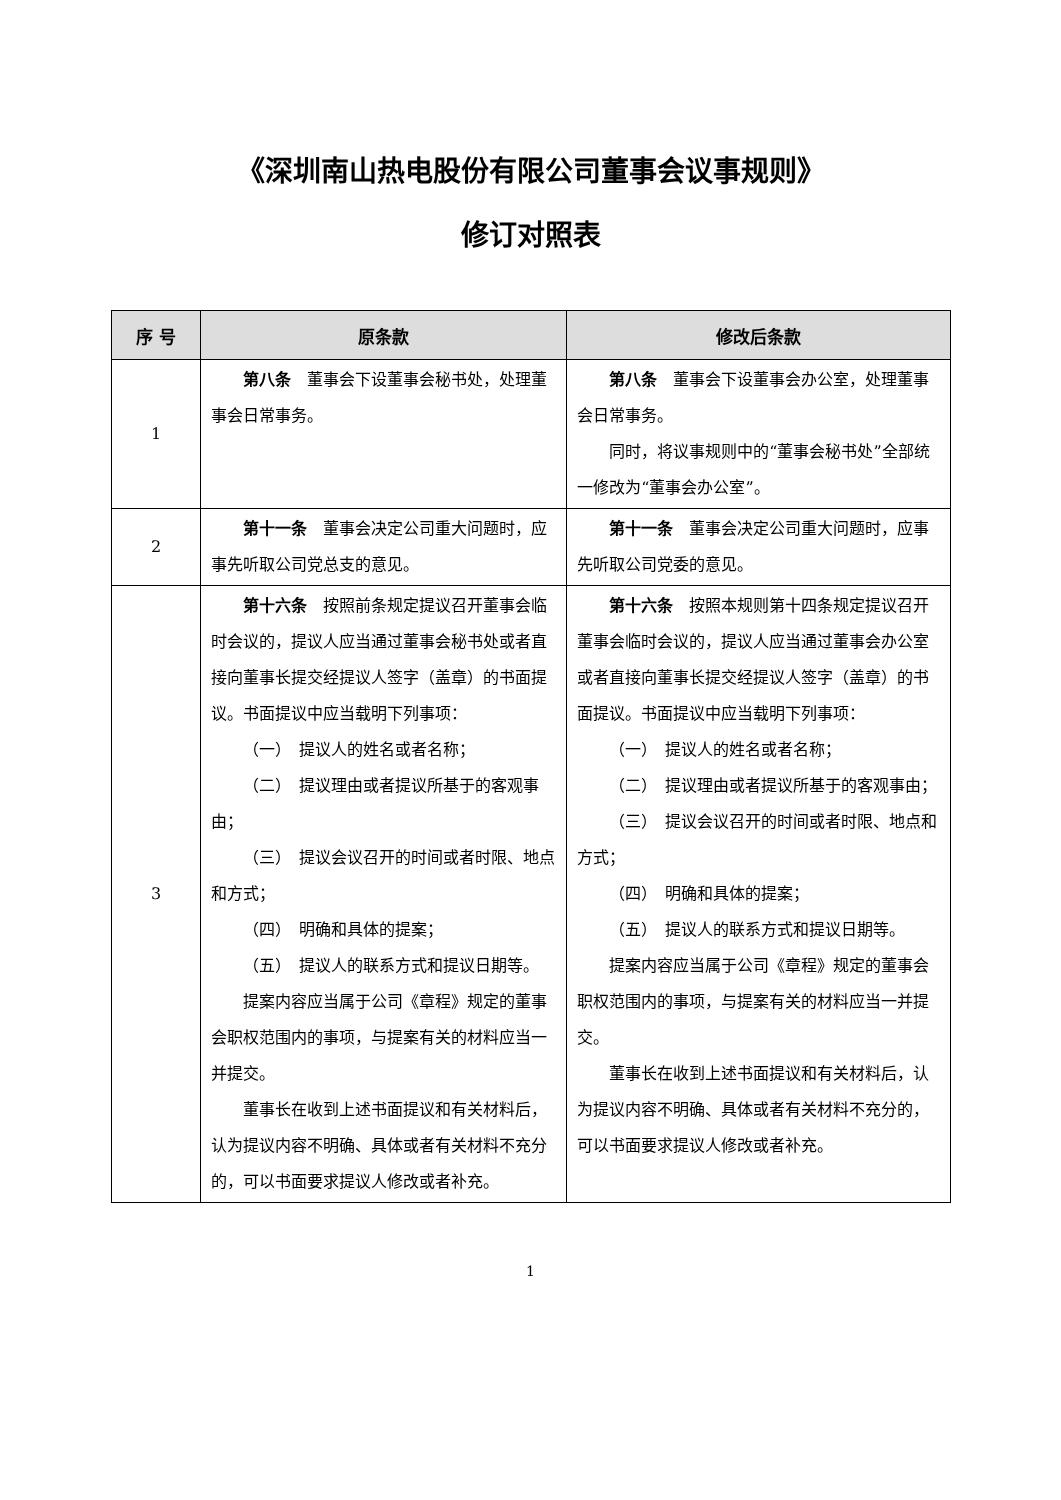《深圳南山热电股份有限公司董事会议事规则》
修订对照表
| 序 号 | 原条款 | 修改后条款 |
| --- | --- | --- |
| 1 | 第八条 董事会下设董事会秘书处，处理董事会日常事务。 | 第八条 董事会下设董事会办公室，处理董事会日常事务。 同时，将议事规则中的“董事会秘书处”全部统一修改为“董事会办公室”。 |
| 2 | 第十一条 董事会决定公司重大问题时，应事先听取公司党总支的意见。 | 第十一条 董事会决定公司重大问题时，应事先听取公司党委的意见。 |
| 3 | 第十六条 按照前条规定提议召开董事会临时会议的，提议人应当通过董事会秘书处或者直接向董事长提交经提议人签字（盖章）的书面提议。书面提议中应当载明下列事项： （一） 提议人的姓名或者名称； （二） 提议理由或者提议所基于的客观事由； （三） 提议会议召开的时间或者时限、地点和方式； （四） 明确和具体的提案； （五） 提议人的联系方式和提议日期等。 提案内容应当属于公司《章程》规定的董事会职权范围内的事项，与提案有关的材料应当一并提交。 董事长在收到上述书面提议和有关材料后，认为提议内容不明确、具体或者有关材料不充分的，可以书面要求提议人修改或者补充。 | 第十六条 按照本规则第十四条规定提议召开董事会临时会议的，提议人应当通过董事会办公室或者直接向董事长提交经提议人签字（盖章）的书面提议。书面提议中应当载明下列事项： （一） 提议人的姓名或者名称； （二） 提议理由或者提议所基于的客观事由； （三） 提议会议召开的时间或者时限、地点和方式； （四） 明确和具体的提案； （五） 提议人的联系方式和提议日期等。 提案内容应当属于公司《章程》规定的董事会职权范围内的事项，与提案有关的材料应当一并提交。 董事长在收到上述书面提议和有关材料后，认为提议内容不明确、具体或者有关材料不充分的，可以书面要求提议人修改或者补充。 |
1